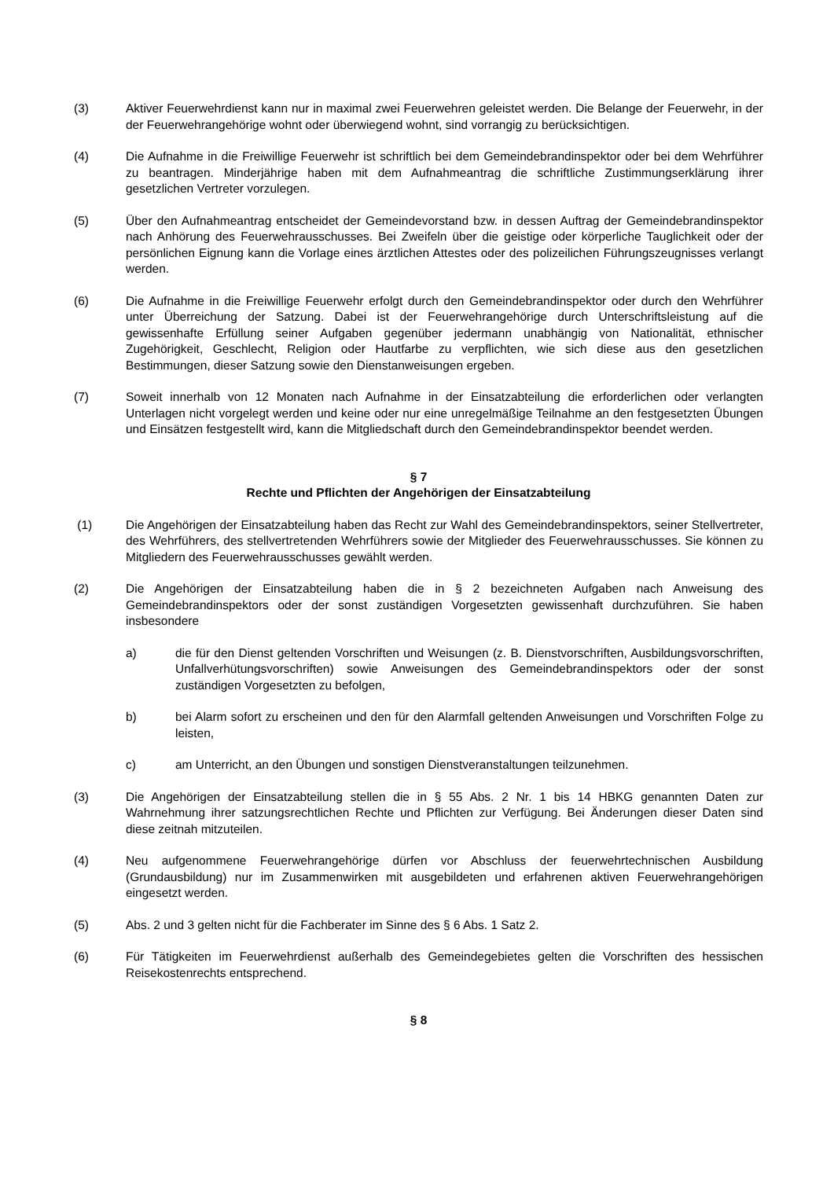(3) Aktiver Feuerwehrdienst kann nur in maximal zwei Feuerwehren geleistet werden. Die Belange der Feuerwehr, in der der Feuerwehrangehörige wohnt oder überwiegend wohnt, sind vorrangig zu berücksichtigen.
(4) Die Aufnahme in die Freiwillige Feuerwehr ist schriftlich bei dem Gemeindebrandinspektor oder bei dem Wehrführer zu beantragen. Minderjährige haben mit dem Aufnahmeantrag die schriftliche Zustimmungserklärung ihrer gesetzlichen Vertreter vorzulegen.
(5) Über den Aufnahmeantrag entscheidet der Gemeindevorstand bzw. in dessen Auftrag der Gemeindebrandinspektor nach Anhörung des Feuerwehrausschusses. Bei Zweifeln über die geistige oder körperliche Tauglichkeit oder der persönlichen Eignung kann die Vorlage eines ärztlichen Attestes oder des polizeilichen Führungszeugnisses verlangt werden.
(6) Die Aufnahme in die Freiwillige Feuerwehr erfolgt durch den Gemeindebrandinspektor oder durch den Wehrführer unter Überreichung der Satzung. Dabei ist der Feuerwehrangehörige durch Unterschriftsleistung auf die gewissenhafte Erfüllung seiner Aufgaben gegenüber jedermann unabhängig von Nationalität, ethnischer Zugehörigkeit, Geschlecht, Religion oder Hautfarbe zu verpflichten, wie sich diese aus den gesetzlichen Bestimmungen, dieser Satzung sowie den Dienstanweisungen ergeben.
(7) Soweit innerhalb von 12 Monaten nach Aufnahme in der Einsatzabteilung die erforderlichen oder verlangten Unterlagen nicht vorgelegt werden und keine oder nur eine unregelmäßige Teilnahme an den festgesetzten Übungen und Einsätzen festgestellt wird, kann die Mitgliedschaft durch den Gemeindebrandinspektor beendet werden.
§ 7
Rechte und Pflichten der Angehörigen der Einsatzabteilung
(1) Die Angehörigen der Einsatzabteilung haben das Recht zur Wahl des Gemeindebrandinspektors, seiner Stellvertreter, des Wehrführers, des stellvertretenden Wehrführers sowie der Mitglieder des Feuerwehrausschusses. Sie können zu Mitgliedern des Feuerwehrausschusses gewählt werden.
(2) Die Angehörigen der Einsatzabteilung haben die in § 2 bezeichneten Aufgaben nach Anweisung des Gemeindebrandinspektors oder der sonst zuständigen Vorgesetzten gewissenhaft durchzuführen. Sie haben insbesondere
a) die für den Dienst geltenden Vorschriften und Weisungen (z. B. Dienstvorschriften, Ausbildungsvorschriften, Unfallverhütungsvorschriften) sowie Anweisungen des Gemeindebrandinspektors oder der sonst zuständigen Vorgesetzten zu befolgen,
b) bei Alarm sofort zu erscheinen und den für den Alarmfall geltenden Anweisungen und Vorschriften Folge zu leisten,
c) am Unterricht, an den Übungen und sonstigen Dienstveranstaltungen teilzunehmen.
(3) Die Angehörigen der Einsatzabteilung stellen die in § 55 Abs. 2 Nr. 1 bis 14 HBKG genannten Daten zur Wahrnehmung ihrer satzungsrechtlichen Rechte und Pflichten zur Verfügung. Bei Änderungen dieser Daten sind diese zeitnah mitzuteilen.
(4) Neu aufgenommene Feuerwehrangehörige dürfen vor Abschluss der feuerwehrtechnischen Ausbildung (Grundausbildung) nur im Zusammenwirken mit ausgebildeten und erfahrenen aktiven Feuerwehrangehörigen eingesetzt werden.
(5) Abs. 2 und 3 gelten nicht für die Fachberater im Sinne des § 6 Abs. 1 Satz 2.
(6) Für Tätigkeiten im Feuerwehrdienst außerhalb des Gemeindegebietes gelten die Vorschriften des hessischen Reisekostenrechts entsprechend.
§ 8